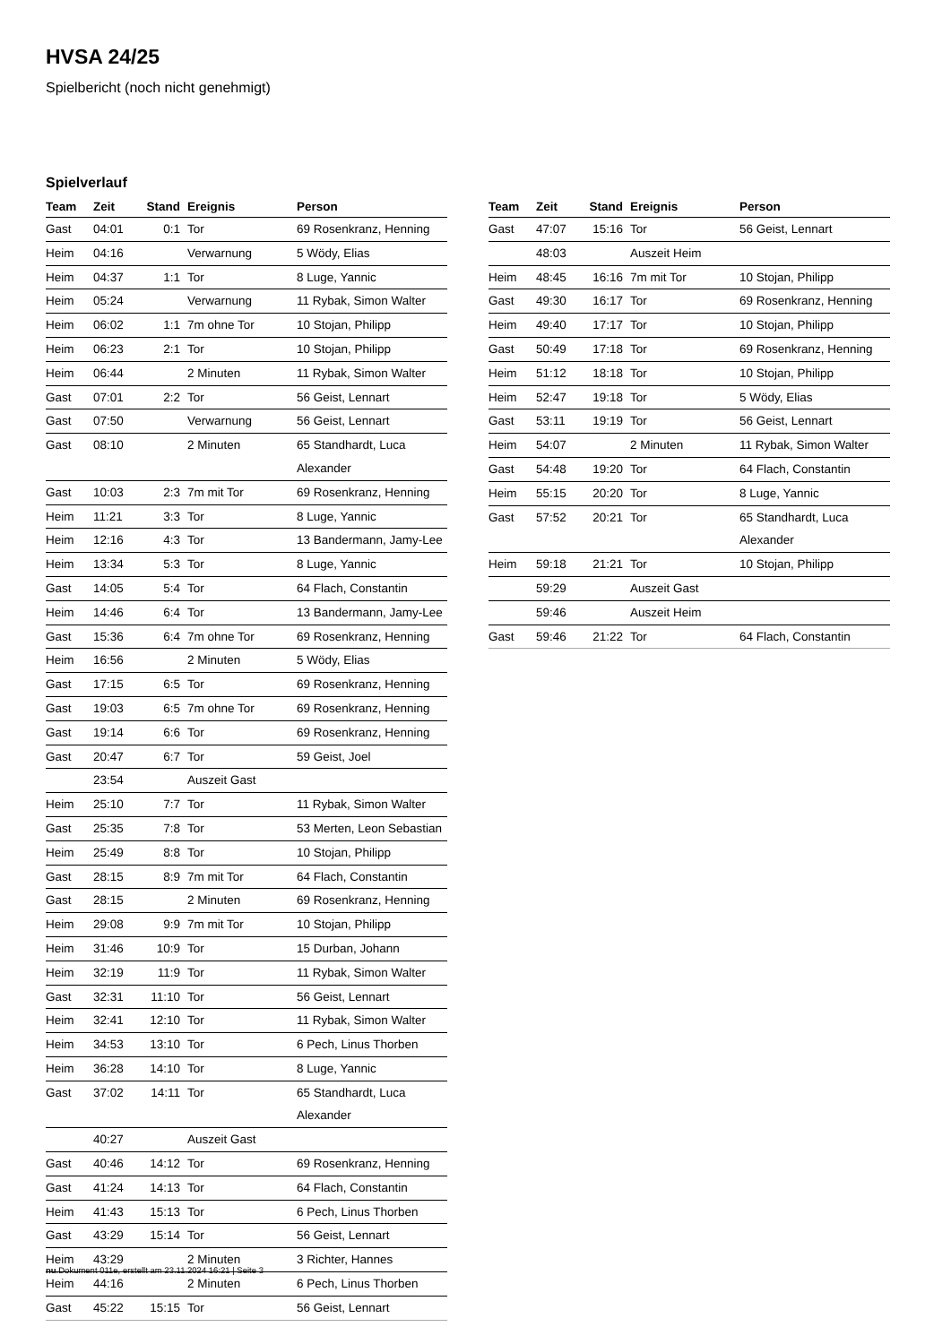HVSA 24/25
Spielbericht (noch nicht genehmigt)
Spielverlauf
| Team | Zeit | Stand | Ereignis | Person |
| --- | --- | --- | --- | --- |
| Gast | 04:01 | 0:1 | Tor | 69 Rosenkranz, Henning |
| Heim | 04:16 | | Verwarnung | 5 Wödy, Elias |
| Heim | 04:37 | 1:1 | Tor | 8 Luge, Yannic |
| Heim | 05:24 | | Verwarnung | 11 Rybak, Simon Walter |
| Heim | 06:02 | 1:1 | 7m ohne Tor | 10 Stojan, Philipp |
| Heim | 06:23 | 2:1 | Tor | 10 Stojan, Philipp |
| Heim | 06:44 | | 2 Minuten | 11 Rybak, Simon Walter |
| Gast | 07:01 | 2:2 | Tor | 56 Geist, Lennart |
| Gast | 07:50 | | Verwarnung | 56 Geist, Lennart |
| Gast | 08:10 | | 2 Minuten | 65 Standhardt, Luca Alexander |
| Gast | 10:03 | 2:3 | 7m mit Tor | 69 Rosenkranz, Henning |
| Heim | 11:21 | 3:3 | Tor | 8 Luge, Yannic |
| Heim | 12:16 | 4:3 | Tor | 13 Bandermann, Jamy-Lee |
| Heim | 13:34 | 5:3 | Tor | 8 Luge, Yannic |
| Gast | 14:05 | 5:4 | Tor | 64 Flach, Constantin |
| Heim | 14:46 | 6:4 | Tor | 13 Bandermann, Jamy-Lee |
| Gast | 15:36 | 6:4 | 7m ohne Tor | 69 Rosenkranz, Henning |
| Heim | 16:56 | | 2 Minuten | 5 Wödy, Elias |
| Gast | 17:15 | 6:5 | Tor | 69 Rosenkranz, Henning |
| Gast | 19:03 | 6:5 | 7m ohne Tor | 69 Rosenkranz, Henning |
| Gast | 19:14 | 6:6 | Tor | 69 Rosenkranz, Henning |
| Gast | 20:47 | 6:7 | Tor | 59 Geist, Joel |
| | 23:54 | | Auszeit Gast | |
| Heim | 25:10 | 7:7 | Tor | 11 Rybak, Simon Walter |
| Gast | 25:35 | 7:8 | Tor | 53 Merten, Leon Sebastian |
| Heim | 25:49 | 8:8 | Tor | 10 Stojan, Philipp |
| Gast | 28:15 | 8:9 | 7m mit Tor | 64 Flach, Constantin |
| Gast | 28:15 | | 2 Minuten | 69 Rosenkranz, Henning |
| Heim | 29:08 | 9:9 | 7m mit Tor | 10 Stojan, Philipp |
| Heim | 31:46 | 10:9 | Tor | 15 Durban, Johann |
| Heim | 32:19 | 11:9 | Tor | 11 Rybak, Simon Walter |
| Gast | 32:31 | 11:10 | Tor | 56 Geist, Lennart |
| Heim | 32:41 | 12:10 | Tor | 11 Rybak, Simon Walter |
| Heim | 34:53 | 13:10 | Tor | 6 Pech, Linus Thorben |
| Heim | 36:28 | 14:10 | Tor | 8 Luge, Yannic |
| Gast | 37:02 | 14:11 | Tor | 65 Standhardt, Luca Alexander |
| | 40:27 | | Auszeit Gast | |
| Gast | 40:46 | 14:12 | Tor | 69 Rosenkranz, Henning |
| Gast | 41:24 | 14:13 | Tor | 64 Flach, Constantin |
| Heim | 41:43 | 15:13 | Tor | 6 Pech, Linus Thorben |
| Gast | 43:29 | 15:14 | Tor | 56 Geist, Lennart |
| Heim | 43:29 | | 2 Minuten | 3 Richter, Hannes |
| Heim | 44:16 | | 2 Minuten | 6 Pech, Linus Thorben |
| Gast | 45:22 | 15:15 | Tor | 56 Geist, Lennart |
| Team | Zeit | Stand | Ereignis | Person |
| --- | --- | --- | --- | --- |
| Gast | 47:07 | 15:16 | Tor | 56 Geist, Lennart |
| | 48:03 | | Auszeit Heim | |
| Heim | 48:45 | 16:16 | 7m mit Tor | 10 Stojan, Philipp |
| Gast | 49:30 | 16:17 | Tor | 69 Rosenkranz, Henning |
| Heim | 49:40 | 17:17 | Tor | 10 Stojan, Philipp |
| Gast | 50:49 | 17:18 | Tor | 69 Rosenkranz, Henning |
| Heim | 51:12 | 18:18 | Tor | 10 Stojan, Philipp |
| Heim | 52:47 | 19:18 | Tor | 5 Wödy, Elias |
| Gast | 53:11 | 19:19 | Tor | 56 Geist, Lennart |
| Heim | 54:07 | | 2 Minuten | 11 Rybak, Simon Walter |
| Gast | 54:48 | 19:20 | Tor | 64 Flach, Constantin |
| Heim | 55:15 | 20:20 | Tor | 8 Luge, Yannic |
| Gast | 57:52 | 20:21 | Tor | 65 Standhardt, Luca Alexander |
| Heim | 59:18 | 21:21 | Tor | 10 Stojan, Philipp |
| | 59:29 | | Auszeit Gast | |
| | 59:46 | | Auszeit Heim | |
| Gast | 59:46 | 21:22 | Tor | 64 Flach, Constantin |
nu.Dokument 011e, erstellt am 23.11.2024 16:21 | Seite 3